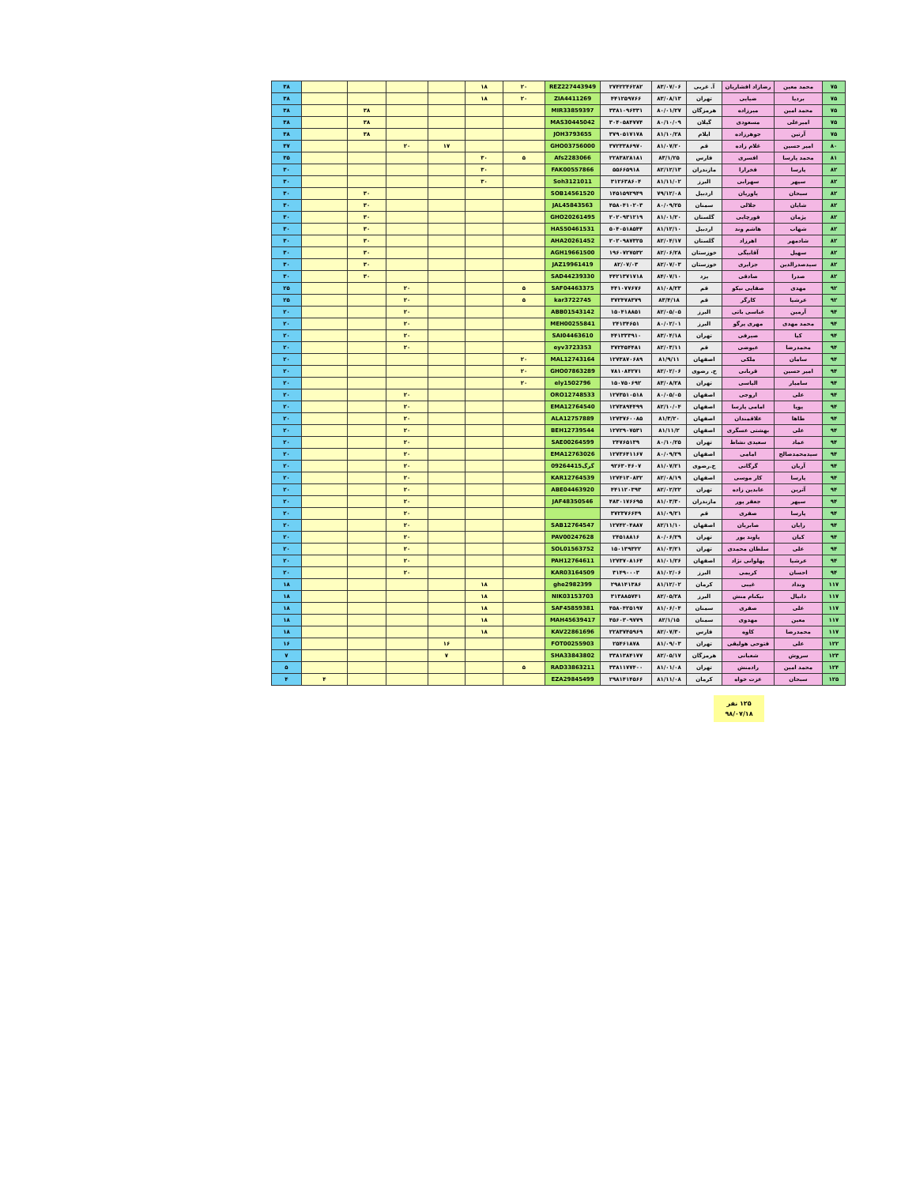| ۷۵ | محمد معین | رضازاد افشاریان | آ. غربی | ۸۳/۰۷/۰۶ | ۲۷۴۲۲۴۶۲۸۲ | REZ227443949 | ۲۰ | ۱۸ | | | | | ۳۸ |
| ۷۵ | بردیا | ضیایی | تهران | ۸۳/۰۸/۱۳ | ۴۴۱۲۵۹۷۶۶ | ZIA4411269 | ۲۰ | ۱۸ | | | | | ۳۸ |
| ۷۵ | محمد امین | میرزاده | هرمزگان | ۸۰/۰۱/۲۷ | ۳۳۸۱۰۹۶۳۳۱ | MIR33859397 | | | | | ۳۸ | | ۳۸ |
| ۷۵ | امیرعلی | مسعودی | گیلان | ۸۰/۱۰/۰۹ | ۳۰۴۰۵۸۴۷۷۴ | MAS30445042 | | | | | ۳۸ | | ۳۸ |
| ۷۵ | آرتین | جوهرزاده | ایلام | ۸۱/۱۰/۲۸ | ۳۷۹۰۵۱۷۱۷۸ | JOH3793655 | | | | | ۳۸ | | ۳۸ |
| ۸۰ | امیر حسین | غلام زاده | قم | ۸۱/۰۷/۲۰ | ۳۷۲۳۳۸۶۹۷۰ | GHO03756000 | | | ۱۷ | ۲۰ | | | ۳۷ |
| ۸۱ | محمد پارسا | افسری | فارس | ۸۳/۱/۲۵ | ۲۲۸۳۸۲۸۱۸۱ | Afs2283066 | ۵ | ۳۰ | | | | | ۳۵ |
| ۸۲ | پارسا | فخرارا | مازندران | ۸۲/۱۲/۱۳ | ۵۵۶۶۵۹۱۸ | FAK00557866 | | ۳۰ | | | | | ۳۰ |
| ۸۲ | سپهر | سهرابی | البرز | ۸۱/۱۱/۰۲ | ۳۱۲۶۳۸۶۰۴ | Soh3121011 | | ۳۰ | | | | | ۳۰ |
| ۸۲ | سبحان | یاوریان | اردبیل | ۷۹/۱۲/۰۸ | ۱۴۵۱۵۹۲۹۴۹ | SOB14561520 | | | | | ۳۰ | | ۳۰ |
| ۸۲ | شایان | جلالی | سمنان | ۸۰/۰۹/۲۵ | ۴۵۸۰۴۱۰۲۰۳ | JAL45843563 | | | | | ۳۰ | | ۳۰ |
| ۸۲ | پژمان | قورچایی | گلستان | ۸۱/۰۱/۲۰ | ۲۰۲۰۹۳۱۲۱۹ | GHO20261495 | | | | | ۳۰ | | ۳۰ |
| ۸۲ | شهاب | هاشم وند | اردبیل | ۸۱/۱۲/۱۰ | ۵۰۴۰۵۱۸۵۴۴ | HAS50461531 | | | | | ۳۰ | | ۳۰ |
| ۸۲ | شادمهر | اهرزاد | گلستان | ۸۲/۰۴/۱۷ | ۲۰۲۰۹۸۷۳۲۵ | AHA20261452 | | | | | ۳۰ | | ۳۰ |
| ۸۲ | سهیل | آقابیگی | خوزستان | ۸۲/۰۶/۲۸ | ۱۹۶۰۷۲۷۵۳۲ | AGH19661500 | | | | | ۳۰ | | ۳۰ |
| ۸۲ | سیدصدرالدین | جزایری | خوزستان | ۸۲/۰۷/۰۳ | ۸۲/۰۷/۰۳ | JAZ19961419 | | | | | ۳۰ | | ۳۰ |
| ۸۲ | صدرا | صادقی | یزد | ۸۴/۰۷/۱۰ | ۴۴۲۱۳۷۱۷۱۸ | SAD44239330 | | | | | ۳۰ | | ۳۰ |
| ۹۲ | مهدی | صفایی نیکو | قم | ۸۱/۰۸/۲۳ | ۴۴۱۰۷۷۶۷۶ | SAF04463375 | ۵ | | | ۲۰ | | | ۲۵ |
| ۹۲ | عرشیا | کارگر | قم | ۸۳/۴/۱۸ | ۳۷۲۴۷۸۳۷۹ | kar3722745 | ۵ | | | ۲۰ | | | ۲۵ |
| ۹۴ | آرمین | عباسی باتی | البرز | ۸۲/۰۵/۰۵ | ۱۵۰۴۱۸۸۵۱ | ABB01543142 | | | | ۲۰ | | | ۲۰ |
| ۹۴ | محمد مهدی | مهری پرگو | البرز | ۸۰/۰۲/۰۱ | ۲۴۱۳۴۶۵۱ | MEH00255841 | | | | ۲۰ | | | ۲۰ |
| ۹۴ | کیا | صیرفی | تهران | ۸۳/۰۴/۱۸ | ۴۴۱۳۳۳۹۱۰ | SAI04463610 | | | | ۲۰ | | | ۲۰ |
| ۹۴ | محمدرضا | عیوضی | قم | ۸۲/۰۳/۱۱ | ۳۷۲۴۵۴۴۸۱ | eyv3723353 | | | | ۲۰ | | | ۲۰ |
| ۹۴ | سامان | ملکی | اصفهان | ۸۱/۹/۱۱ | ۱۲۷۳۸۷۰۶۸۹ | MAL12743164 | ۲۰ | | | | | | ۲۰ |
| ۹۴ | امیر حسین | قربانی | خ. رضوی | ۸۲/۰۲/۰۶ | ۷۸۱۰۸۴۲۷۱ | GHO07863289 | ۲۰ | | | | | | ۲۰ |
| ۹۴ | سامیار | الیاسی | تهران | ۸۳/۰۸/۲۸ | ۱۵۰۷۵۰۶۹۲ | ely1502796 | ۲۰ | | | | | | ۲۰ |
| ۹۴ | علی | اروجی | اصفهان | ۸۰/۰۵/۰۵ | ۱۲۷۳۵۱۰۵۱۸ | ORO12748533 | | | | ۲۰ | | | ۲۰ |
| ۹۴ | پویا | امامی پارسا | اصفهان | ۸۲/۱۰/۰۴ | ۱۲۷۳۸۹۴۴۹۹ | EMA12764540 | | | | ۲۰ | | | ۲۰ |
| ۹۴ | طاها | علاقمندان | اصفهان | ۸۱/۳/۲۰ | ۱۲۷۳۷۶۰۰۸۵ | ALA12757889 | | | | ۲۰ | | | ۲۰ |
| ۹۴ | علی | بهشتی عسگری | اصفهان | ۸۱/۱۱/۲ | ۱۲۷۲۹۰۷۵۳۱ | BEH12739544 | | | | ۲۰ | | | ۲۰ |
| ۹۴ | عماد | سعیدی نشاط | تهران | ۸۰/۱۰/۲۵ | ۲۴۷۶۵۱۳۹ | SAE00264599 | | | | ۲۰ | | | ۲۰ |
| ۹۴ | سیدمحمدصالح | امامی | اصفهان | ۸۰/۰۹/۲۹ | ۱۲۷۳۶۴۱۱۶۷ | EMA12763026 | | | | ۲۰ | | | ۲۰ |
| ۹۴ | آریان | گرگانی | خ.رضوی | ۸۱/۰۷/۲۱ | ۹۲۶۳۰۴۶۰۷ | گرگ09264415 | | | | ۲۰ | | | ۲۰ |
| ۹۴ | پارسا | کار موسی | اصفهان | ۸۲/۰۸/۱۹ | ۱۲۷۴۱۳۰۸۳۲ | KAR12764539 | | | | ۲۰ | | | ۲۰ |
| ۹۴ | آترین | عابدین زاده | تهران | ۸۲/۰۲/۲۲ | ۴۴۱۱۲۰۳۹۳ | ABE04463920 | | | | ۲۰ | | | ۲۰ |
| ۹۴ | سپهر | جعفر پور | مازندران | ۸۱/۰۳/۳۰ | ۴۸۳۰۱۷۶۶۹۵ | JAF48350546 | | | | ۲۰ | | | ۲۰ |
| ۹۴ | پارسا | صفری | قم | ۸۱/۰۹/۲۱ | ۳۷۲۳۷۶۶۴۹ | | | | | ۲۰ | | | ۲۰ |
| ۹۴ | رایان | صابریان | اصفهان | ۸۲/۱۱/۱۰ | ۱۲۷۴۲۰۴۸۸۷ | SAB12764547 | | | | ۲۰ | | | ۲۰ |
| ۹۴ | کیان | پاوند پور | تهران | ۸۰/۰۶/۲۹ | ۲۴۵۱۸۸۱۶ | PAV00247628 | | | | ۲۰ | | | ۲۰ |
| ۹۴ | علی | سلطان محمدی | تهران | ۸۱/۰۳/۲۱ | ۱۵۰۱۳۹۳۲۲ | SOL01563752 | | | | ۲۰ | | | ۲۰ |
| ۹۴ | عرشیا | پهلوانی نژاد | اصفهان | ۸۱/۰۱/۲۶ | ۱۲۷۳۷۰۸۱۶۴ | PAH12764611 | | | | ۲۰ | | | ۲۰ |
| ۹۴ | احسان | کریمی | البرز | ۸۱/۰۲/۰۶ | ۳۱۴۹۰۰۰۳ | KAR03164509 | | | | ۲۰ | | | ۲۰ |
| ۱۱۷ | ونداد | غیبی | کرمان | ۸۱/۱۲/۰۲ | ۲۹۸۱۴۱۳۸۶ | ghe2982399 | | ۱۸ | | | | | ۱۸ |
| ۱۱۷ | دانیال | نیکنام منش | البرز | ۸۲/۰۵/۲۸ | ۳۱۳۸۸۵۷۴۱ | NIK03153703 | | ۱۸ | | | | | ۱۸ |
| ۱۱۷ | علی | صفری | سمنان | ۸۱/۰۶/۰۴ | ۴۵۸۰۴۲۵۱۹۷ | SAF45859381 | | ۱۸ | | | | | ۱۸ |
| ۱۱۷ | معین | مهدوی | سمنان | ۸۲/۱/۱۵ | ۴۵۶۰۳۰۹۷۷۹ | MAH45639417 | | ۱۸ | | | | | ۱۸ |
| ۱۱۷ | محمدرضا | کاوه | فارس | ۸۲/۰۷/۳۰ | ۲۲۸۳۷۴۵۹۶۹ | KAV22861696 | | ۱۸ | | | | | ۱۸ |
| ۱۲۲ | علی | فتوحی هولیقی | تهران | ۸۱/۰۹/۰۳ | ۲۵۴۶۱۸۷۸ | FOT00255903 | | | ۱۶ | | | | ۱۶ |
| ۱۲۳ | سروش | شعبانی | هرمزگان | ۸۲/۰۵/۱۷ | ۳۳۸۱۳۸۴۱۷۷ | SHA33843802 | | | ۷ | | | | ۷ |
| ۱۲۴ | محمد امین | رادمنش | تهران | ۸۱/۰۱/۰۸ | ۳۳۸۱۱۷۷۴۰۰ | RAD33863211 | ۵ | | | | | | ۵ |
| ۱۲۵ | سبحان | عزت خواه | کرمان | ۸۱/۱۱/۰۸ | ۲۹۸۱۴۱۴۵۶۶ | EZA29845499 | | | | | | ۴ | ۴ |
۱۲۵ نفر
۹۸/۰۷/۱۸